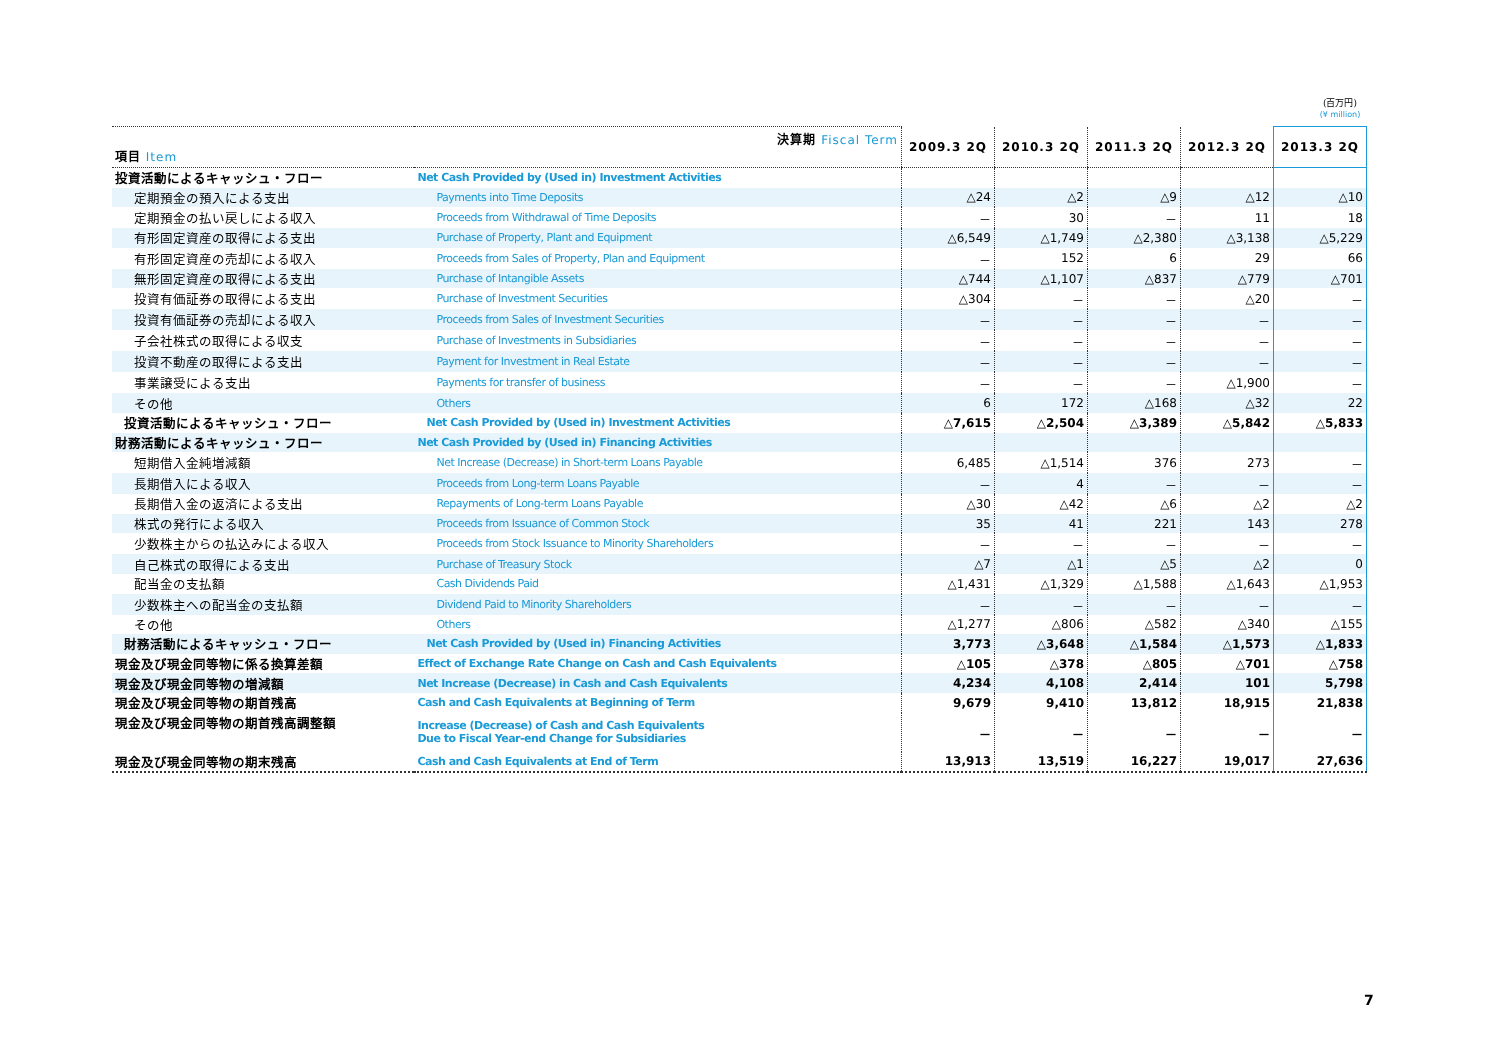(百万円)
(¥ million)
| 決算期 Fiscal Term 項目 Item | | 2009.3 2Q | 2010.3 2Q | 2011.3 2Q | 2012.3 2Q | 2013.3 2Q |
| --- | --- | --- | --- | --- | --- | --- |
| 投資活動によるキャッシュ・フロー | Net Cash Provided by (Used in) Investment Activities | | | | | |
| 定期預金の預入による支出 | Payments into Time Deposits | △24 | △2 | △9 | △12 | △10 |
| 定期預金の払い戻しによる収入 | Proceeds from Withdrawal of Time Deposits | － | 30 | － | 11 | 18 |
| 有形固定資産の取得による支出 | Purchase of Property, Plant and Equipment | △6,549 | △1,749 | △2,380 | △3,138 | △5,229 |
| 有形固定資産の売却による収入 | Proceeds from Sales of Property, Plan and Equipment | － | 152 | 6 | 29 | 66 |
| 無形固定資産の取得による支出 | Purchase of Intangible Assets | △744 | △1,107 | △837 | △779 | △701 |
| 投資有価証券の取得による支出 | Purchase of Investment Securities | △304 | － | － | △20 | － |
| 投資有価証券の売却による収入 | Proceeds from Sales of Investment Securities | － | － | － | － | － |
| 子会社株式の取得による収支 | Purchase of Investments in Subsidiaries | － | － | － | － | － |
| 投資不動産の取得による支出 | Payment for Investment in Real Estate | － | － | － | － | － |
| 事業譲受による支出 | Payments for transfer of business | － | － | － | △1,900 | － |
| その他 | Others | 6 | 172 | △168 | △32 | 22 |
| 投資活動によるキャッシュ・フロー | Net Cash Provided by (Used in) Investment Activities | △7,615 | △2,504 | △3,389 | △5,842 | △5,833 |
| 財務活動によるキャッシュ・フロー | Net Cash Provided by (Used in) Financing Activities | | | | | |
| 短期借入金純増減額 | Net Increase (Decrease) in Short-term Loans Payable | 6,485 | △1,514 | 376 | 273 | － |
| 長期借入による収入 | Proceeds from Long-term Loans Payable | － | 4 | － | － | － |
| 長期借入金の返済による支出 | Repayments of Long-term Loans Payable | △30 | △42 | △6 | △2 | △2 |
| 株式の発行による収入 | Proceeds from Issuance of Common Stock | 35 | 41 | 221 | 143 | 278 |
| 少数株主からの払込みによる収入 | Proceeds from Stock Issuance to Minority Shareholders | － | － | － | － | － |
| 自己株式の取得による支出 | Purchase of Treasury Stock | △7 | △1 | △5 | △2 | 0 |
| 配当金の支払額 | Cash Dividends Paid | △1,431 | △1,329 | △1,588 | △1,643 | △1,953 |
| 少数株主への配当金の支払額 | Dividend Paid to Minority Shareholders | － | － | － | － | － |
| その他 | Others | △1,277 | △806 | △582 | △340 | △155 |
| 財務活動によるキャッシュ・フロー | Net Cash Provided by (Used in) Financing Activities | 3,773 | △3,648 | △1,584 | △1,573 | △1,833 |
| 現金及び現金同等物に係る換算差額 | Effect of Exchange Rate Change on Cash and Cash Equivalents | △105 | △378 | △805 | △701 | △758 |
| 現金及び現金同等物の増減額 | Net Increase (Decrease) in Cash and Cash Equivalents | 4,234 | 4,108 | 2,414 | 101 | 5,798 |
| 現金及び現金同等物の期首残高 | Cash and Cash Equivalents at Beginning of Term | 9,679 | 9,410 | 13,812 | 18,915 | 21,838 |
| 現金及び現金同等物の期首残高調整額 | Increase (Decrease) of Cash and Cash Equivalents Due to Fiscal Year-end Change for Subsidiaries | － | － | － | － | － |
| 現金及び現金同等物の期末残高 | Cash and Cash Equivalents at End of Term | 13,913 | 13,519 | 16,227 | 19,017 | 27,636 |
7